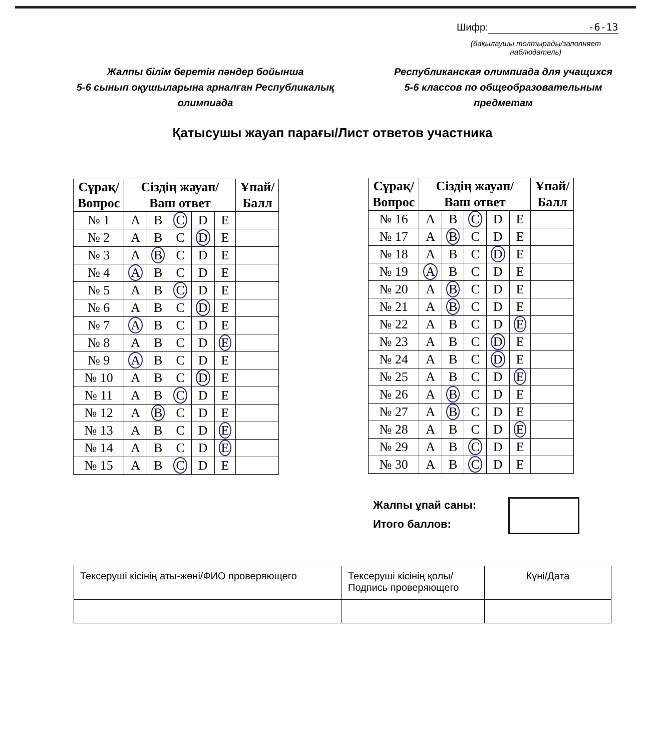Шифр: -6-13
(бақылаушы толтырады/заполняет наблюдатель)
Жалпы білім беретін пәндер бойынша
5-6 сынып оқушыларына арналған Республикалық
олимпиада
Республиканская олимпиада для учащихся
5-6 классов по общеобразовательным
предметам
Қатысушы жауап парағы/Лист ответов участника
| Сұрақ/ Вопрос | Сіздің жауап/ Ваш ответ | | | | | Ұпай/ Балл |
| --- | --- | --- | --- | --- | --- | --- |
| № 1 | A | B | C | D | E | |
| № 2 | A | B | C | D | E | |
| № 3 | A | B | C | D | E | |
| № 4 | A | B | C | D | E | |
| № 5 | A | B | C | D | E | |
| № 6 | A | B | C | D | E | |
| № 7 | A | B | C | D | E | |
| № 8 | A | B | C | D | E | |
| № 9 | A | B | C | D | E | |
| № 10 | A | B | C | D | E | |
| № 11 | A | B | C | D | E | |
| № 12 | A | B | C | D | E | |
| № 13 | A | B | C | D | E | |
| № 14 | A | B | C | D | E | |
| № 15 | A | B | C | D | E | |
| Сұрақ/ Вопрос | Сіздің жауап/ Ваш ответ | | | | | Ұпай/ Балл |
| --- | --- | --- | --- | --- | --- | --- |
| № 16 | A | B | C | D | E | |
| № 17 | A | B | C | D | E | |
| № 18 | A | B | C | D | E | |
| № 19 | A | B | C | D | E | |
| № 20 | A | B | C | D | E | |
| № 21 | A | B | C | D | E | |
| № 22 | A | B | C | D | E | |
| № 23 | A | B | C | D | E | |
| № 24 | A | B | C | D | E | |
| № 25 | A | B | C | D | E | |
| № 26 | A | B | C | D | E | |
| № 27 | A | B | C | D | E | |
| № 28 | A | B | C | D | E | |
| № 29 | A | B | C | D | E | |
| № 30 | A | B | C | D | E | |
Жалпы ұпай саны:
Итого баллов:
| Тексеруші кісінің аты-жөні/ФИО проверяющего | Тексеруші кісінің қолы/ Подпись проверяющего | Күні/Дата |